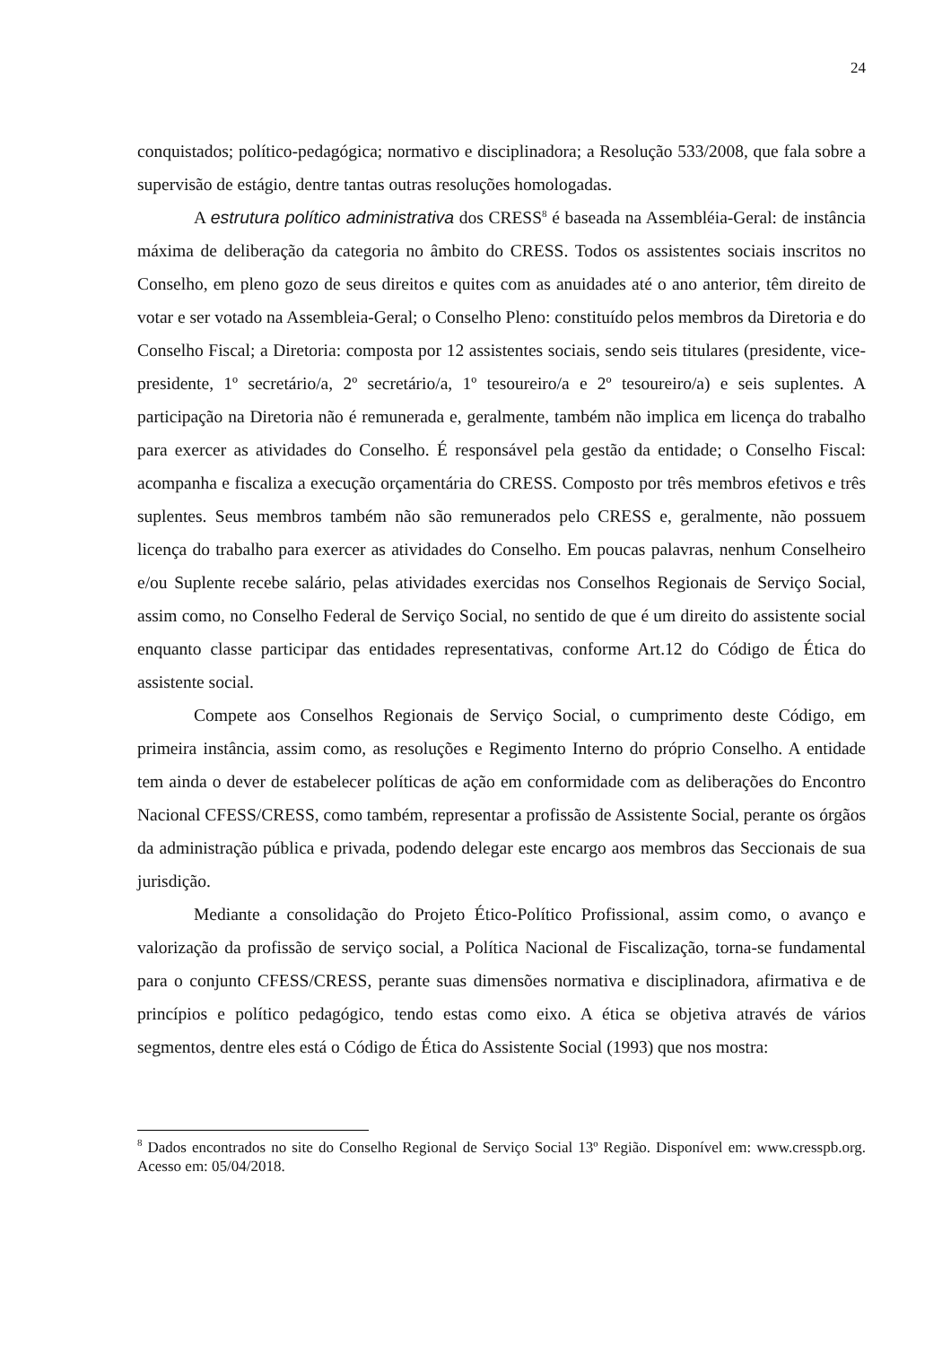24
conquistados; político-pedagógica; normativo e disciplinadora; a Resolução 533/2008, que fala sobre a supervisão de estágio, dentre tantas outras resoluções homologadas.
A estrutura político administrativa dos CRESS<sup>8</sup> é baseada na Assembléia-Geral: de instância máxima de deliberação da categoria no âmbito do CRESS. Todos os assistentes sociais inscritos no Conselho, em pleno gozo de seus direitos e quites com as anuidades até o ano anterior, têm direito de votar e ser votado na Assembleia-Geral; o Conselho Pleno: constituído pelos membros da Diretoria e do Conselho Fiscal; a Diretoria: composta por 12 assistentes sociais, sendo seis titulares (presidente, vice-presidente, 1º secretário/a, 2º secretário/a, 1º tesoureiro/a e 2º tesoureiro/a) e seis suplentes. A participação na Diretoria não é remunerada e, geralmente, também não implica em licença do trabalho para exercer as atividades do Conselho. É responsável pela gestão da entidade; o Conselho Fiscal: acompanha e fiscaliza a execução orçamentária do CRESS. Composto por três membros efetivos e três suplentes. Seus membros também não são remunerados pelo CRESS e, geralmente, não possuem licença do trabalho para exercer as atividades do Conselho. Em poucas palavras, nenhum Conselheiro e/ou Suplente recebe salário, pelas atividades exercidas nos Conselhos Regionais de Serviço Social, assim como, no Conselho Federal de Serviço Social, no sentido de que é um direito do assistente social enquanto classe participar das entidades representativas, conforme Art.12 do Código de Ética do assistente social.
Compete aos Conselhos Regionais de Serviço Social, o cumprimento deste Código, em primeira instância, assim como, as resoluções e Regimento Interno do próprio Conselho. A entidade tem ainda o dever de estabelecer políticas de ação em conformidade com as deliberações do Encontro Nacional CFESS/CRESS, como também, representar a profissão de Assistente Social, perante os órgãos da administração pública e privada, podendo delegar este encargo aos membros das Seccionais de sua jurisdição.
Mediante a consolidação do Projeto Ético-Político Profissional, assim como, o avanço e valorização da profissão de serviço social, a Política Nacional de Fiscalização, torna-se fundamental para o conjunto CFESS/CRESS, perante suas dimensões normativa e disciplinadora, afirmativa e de princípios e político pedagógico, tendo estas como eixo. A ética se objetiva através de vários segmentos, dentre eles está o Código de Ética do Assistente Social (1993) que nos mostra:
<sup>8</sup> Dados encontrados no site do Conselho Regional de Serviço Social 13º Região. Disponível em: www.cresspb.org. Acesso em: 05/04/2018.